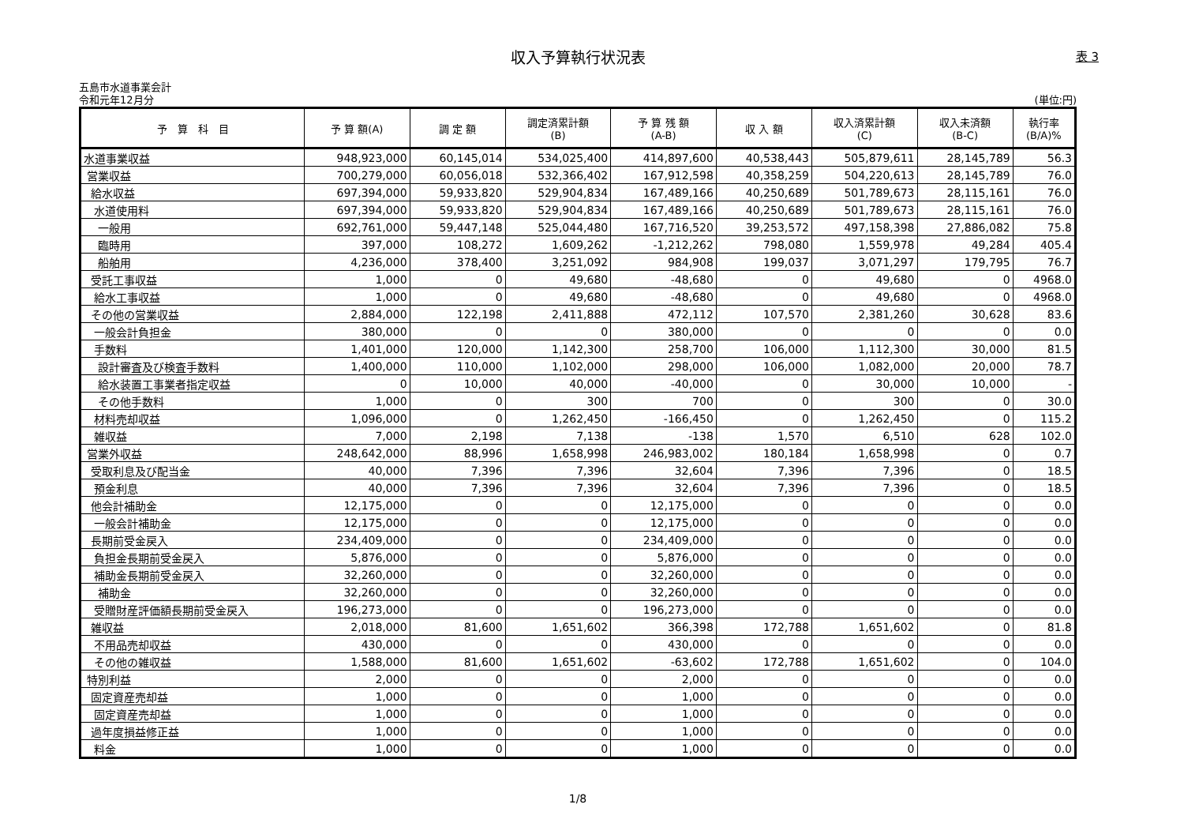収入予算執行状況表
表 3
五島市水道事業会計
令和元年12月分 (単位:円)
| 予 算 科 目 | 予 算 額(A) | 調 定 額 | 調定済累計額 (B) | 予 算 残 額 (A-B) | 収 入 額 | 収入済累計額 (C) | 収入未済額 (B-C) | 執行率 (B/A)% |
| --- | --- | --- | --- | --- | --- | --- | --- | --- |
| 水道事業収益 | 948,923,000 | 60,145,014 | 534,025,400 | 414,897,600 | 40,538,443 | 505,879,611 | 28,145,789 | 56.3 |
| 営業収益 | 700,279,000 | 60,056,018 | 532,366,402 | 167,912,598 | 40,358,259 | 504,220,613 | 28,145,789 | 76.0 |
| 給水収益 | 697,394,000 | 59,933,820 | 529,904,834 | 167,489,166 | 40,250,689 | 501,789,673 | 28,115,161 | 76.0 |
| 水道使用料 | 697,394,000 | 59,933,820 | 529,904,834 | 167,489,166 | 40,250,689 | 501,789,673 | 28,115,161 | 76.0 |
| 一般用 | 692,761,000 | 59,447,148 | 525,044,480 | 167,716,520 | 39,253,572 | 497,158,398 | 27,886,082 | 75.8 |
| 臨時用 | 397,000 | 108,272 | 1,609,262 | -1,212,262 | 798,080 | 1,559,978 | 49,284 | 405.4 |
| 船舶用 | 4,236,000 | 378,400 | 3,251,092 | 984,908 | 199,037 | 3,071,297 | 179,795 | 76.7 |
| 受託工事収益 | 1,000 | 0 | 49,680 | -48,680 | 0 | 49,680 | 0 | 4968.0 |
| 給水工事収益 | 1,000 | 0 | 49,680 | -48,680 | 0 | 49,680 | 0 | 4968.0 |
| その他の営業収益 | 2,884,000 | 122,198 | 2,411,888 | 472,112 | 107,570 | 2,381,260 | 30,628 | 83.6 |
| 一般会計負担金 | 380,000 | 0 | 0 | 380,000 | 0 | 0 | 0 | 0.0 |
| 手数料 | 1,401,000 | 120,000 | 1,142,300 | 258,700 | 106,000 | 1,112,300 | 30,000 | 81.5 |
| 設計審査及び検査手数料 | 1,400,000 | 110,000 | 1,102,000 | 298,000 | 106,000 | 1,082,000 | 20,000 | 78.7 |
| 給水装置工事業者指定収益 | 0 | 10,000 | 40,000 | -40,000 | 0 | 30,000 | 10,000 | - |
| その他手数料 | 1,000 | 0 | 300 | 700 | 0 | 300 | 0 | 30.0 |
| 材料売却収益 | 1,096,000 | 0 | 1,262,450 | -166,450 | 0 | 1,262,450 | 0 | 115.2 |
| 雑収益 | 7,000 | 2,198 | 7,138 | -138 | 1,570 | 6,510 | 628 | 102.0 |
| 営業外収益 | 248,642,000 | 88,996 | 1,658,998 | 246,983,002 | 180,184 | 1,658,998 | 0 | 0.7 |
| 受取利息及び配当金 | 40,000 | 7,396 | 7,396 | 32,604 | 7,396 | 7,396 | 0 | 18.5 |
| 預金利息 | 40,000 | 7,396 | 7,396 | 32,604 | 7,396 | 7,396 | 0 | 18.5 |
| 他会計補助金 | 12,175,000 | 0 | 0 | 12,175,000 | 0 | 0 | 0 | 0.0 |
| 一般会計補助金 | 12,175,000 | 0 | 0 | 12,175,000 | 0 | 0 | 0 | 0.0 |
| 長期前受金戻入 | 234,409,000 | 0 | 0 | 234,409,000 | 0 | 0 | 0 | 0.0 |
| 負担金長期前受金戻入 | 5,876,000 | 0 | 0 | 5,876,000 | 0 | 0 | 0 | 0.0 |
| 補助金長期前受金戻入 | 32,260,000 | 0 | 0 | 32,260,000 | 0 | 0 | 0 | 0.0 |
| 補助金 | 32,260,000 | 0 | 0 | 32,260,000 | 0 | 0 | 0 | 0.0 |
| 受贈財産評価額長期前受金戻入 | 196,273,000 | 0 | 0 | 196,273,000 | 0 | 0 | 0 | 0.0 |
| 雑収益 | 2,018,000 | 81,600 | 1,651,602 | 366,398 | 172,788 | 1,651,602 | 0 | 81.8 |
| 不用品売却収益 | 430,000 | 0 | 0 | 430,000 | 0 | 0 | 0 | 0.0 |
| その他の雑収益 | 1,588,000 | 81,600 | 1,651,602 | -63,602 | 172,788 | 1,651,602 | 0 | 104.0 |
| 特別利益 | 2,000 | 0 | 0 | 2,000 | 0 | 0 | 0 | 0.0 |
| 固定資産売却益 | 1,000 | 0 | 0 | 1,000 | 0 | 0 | 0 | 0.0 |
| 固定資産売却益 | 1,000 | 0 | 0 | 1,000 | 0 | 0 | 0 | 0.0 |
| 過年度損益修正益 | 1,000 | 0 | 0 | 1,000 | 0 | 0 | 0 | 0.0 |
| 料金 | 1,000 | 0 | 0 | 1,000 | 0 | 0 | 0 | 0.0 |
1/8